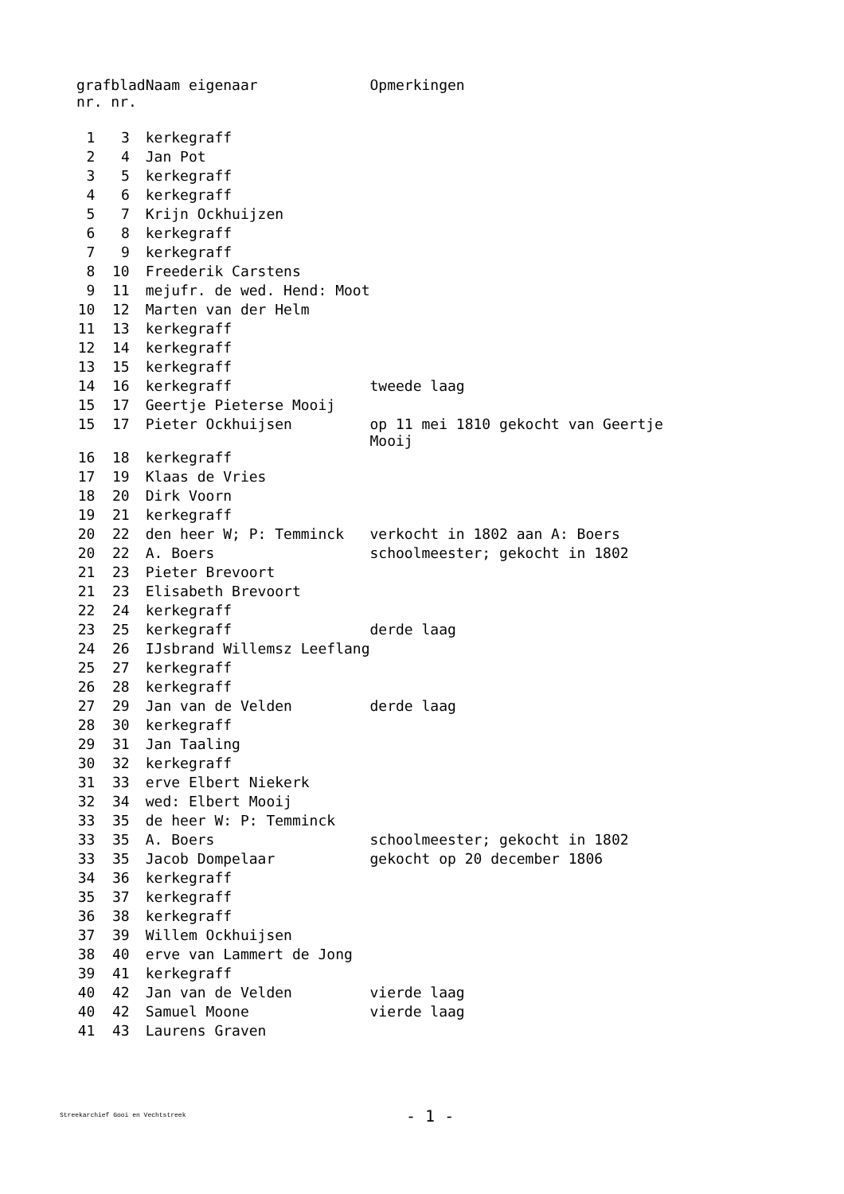| graf nr. | blad nr. | Naam eigenaar | Opmerkingen |
| --- | --- | --- | --- |
| 1 | 3 | kerkegraff | |
| 2 | 4 | Jan Pot | |
| 3 | 5 | kerkegraff | |
| 4 | 6 | kerkegraff | |
| 5 | 7 | Krijn Ockhuijzen | |
| 6 | 8 | kerkegraff | |
| 7 | 9 | kerkegraff | |
| 8 | 10 | Freederik Carstens | |
| 9 | 11 | mejufr. de wed. Hend: Moot | |
| 10 | 12 | Marten van der Helm | |
| 11 | 13 | kerkegraff | |
| 12 | 14 | kerkegraff | |
| 13 | 15 | kerkegraff | |
| 14 | 16 | kerkegraff | tweede laag |
| 15 | 17 | Geertje Pieterse Mooij | |
| 15 | 17 | Pieter Ockhuijsen | op 11 mei 1810 gekocht van Geertje Mooij |
| 16 | 18 | kerkegraff | |
| 17 | 19 | Klaas de Vries | |
| 18 | 20 | Dirk Voorn | |
| 19 | 21 | kerkegraff | |
| 20 | 22 | den heer W; P: Temminck | verkocht in 1802 aan A: Boers |
| 20 | 22 | A. Boers | schoolmeester; gekocht in 1802 |
| 21 | 23 | Pieter Brevoort | |
| 21 | 23 | Elisabeth Brevoort | |
| 22 | 24 | kerkegraff | |
| 23 | 25 | kerkegraff | derde laag |
| 24 | 26 | IJsbrand Willemsz Leeflang | |
| 25 | 27 | kerkegraff | |
| 26 | 28 | kerkegraff | |
| 27 | 29 | Jan van de Velden | derde laag |
| 28 | 30 | kerkegraff | |
| 29 | 31 | Jan Taaling | |
| 30 | 32 | kerkegraff | |
| 31 | 33 | erve Elbert Niekerk | |
| 32 | 34 | wed: Elbert Mooij | |
| 33 | 35 | de heer W: P: Temminck | |
| 33 | 35 | A. Boers | schoolmeester; gekocht in 1802 |
| 33 | 35 | Jacob Dompelaar | gekocht op 20 december 1806 |
| 34 | 36 | kerkegraff | |
| 35 | 37 | kerkegraff | |
| 36 | 38 | kerkegraff | |
| 37 | 39 | Willem Ockhuijsen | |
| 38 | 40 | erve van Lammert de Jong | |
| 39 | 41 | kerkegraff | |
| 40 | 42 | Jan van de Velden | vierde laag |
| 40 | 42 | Samuel Moone | vierde laag |
| 41 | 43 | Laurens Graven | |
Streekarchief Gooi en Vechtstreek - 1 -